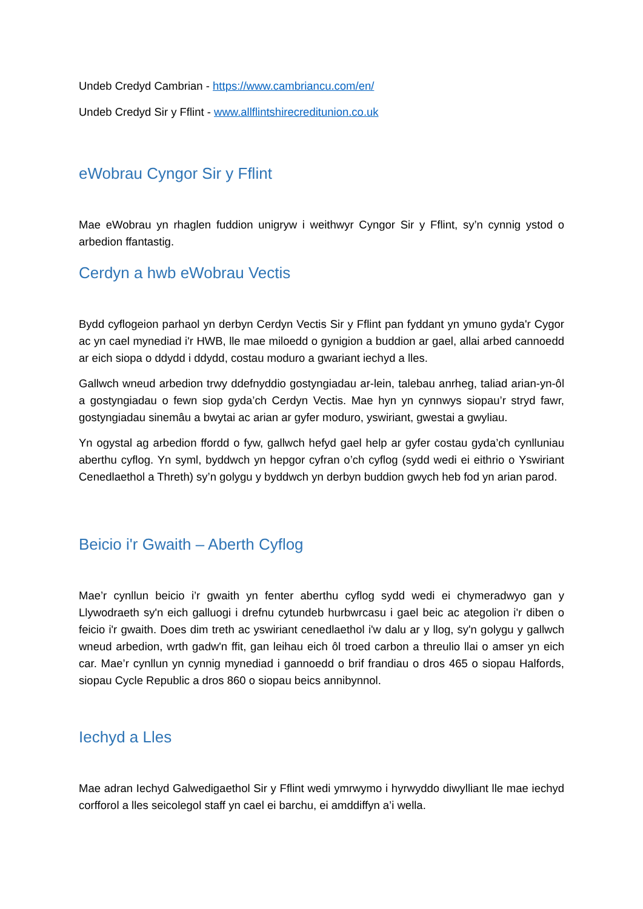Undeb Credyd Cambrian - https://www.cambriancu.com/en/
Undeb Credyd Sir y Fflint - www.allflintshirecreditunion.co.uk
eWobrau Cyngor Sir y Fflint
Mae eWobrau yn rhaglen fuddion unigryw i weithwyr Cyngor Sir y Fflint, sy’n cynnig ystod o arbedion ffantastig.
Cerdyn a hwb eWobrau Vectis
Bydd cyflogeion parhaol yn derbyn Cerdyn Vectis Sir y Fflint pan fyddant yn ymuno gyda'r Cygor ac yn cael mynediad i'r HWB, lle mae miloedd o gynigion a buddion ar gael, allai arbed cannoedd ar eich siopa o ddydd i ddydd, costau moduro a gwariant iechyd a lles.
Gallwch wneud arbedion trwy ddefnyddio gostyngiadau ar-lein, talebau anrheg, taliad arian-yn-ôl a gostyngiadau o fewn siop gyda’ch Cerdyn Vectis. Mae hyn yn cynnwys siopau’r stryd fawr, gostyngiadau sinemâu a bwytai ac arian ar gyfer moduro, yswiriant, gwestai a gwyliau.
Yn ogystal ag arbedion ffordd o fyw, gallwch hefyd gael help ar gyfer costau gyda’ch cynlluniau aberthu cyflog. Yn syml, byddwch yn hepgor cyfran o’ch cyflog (sydd wedi ei eithrio o Yswiriant Cenedlaethol a Threth) sy’n golygu y byddwch yn derbyn buddion gwych heb fod yn arian parod.
Beicio i'r Gwaith – Aberth Cyflog
Mae’r cynllun beicio i’r gwaith yn fenter aberthu cyflog sydd wedi ei chymeradwyo gan y Llywodraeth sy'n eich galluogi i drefnu cytundeb hurbwrcasu i gael beic ac ategolion i'r diben o feicio i'r gwaith. Does dim treth ac yswiriant cenedlaethol i'w dalu ar y llog, sy'n golygu y gallwch wneud arbedion, wrth gadw'n ffit, gan leihau eich ôl troed carbon a threulio llai o amser yn eich car. Mae’r cynllun yn cynnig mynediad i gannoedd o brif frandiau o dros 465 o siopau Halfords, siopau Cycle Republic a dros 860 o siopau beics annibynnol.
Iechyd a Lles
Mae adran Iechyd Galwedigaethol Sir y Fflint wedi ymrwymo i hyrwyddo diwylliant lle mae iechyd corfforol a lles seicolegol staff yn cael ei barchu, ei amddiffyn a’i wella.